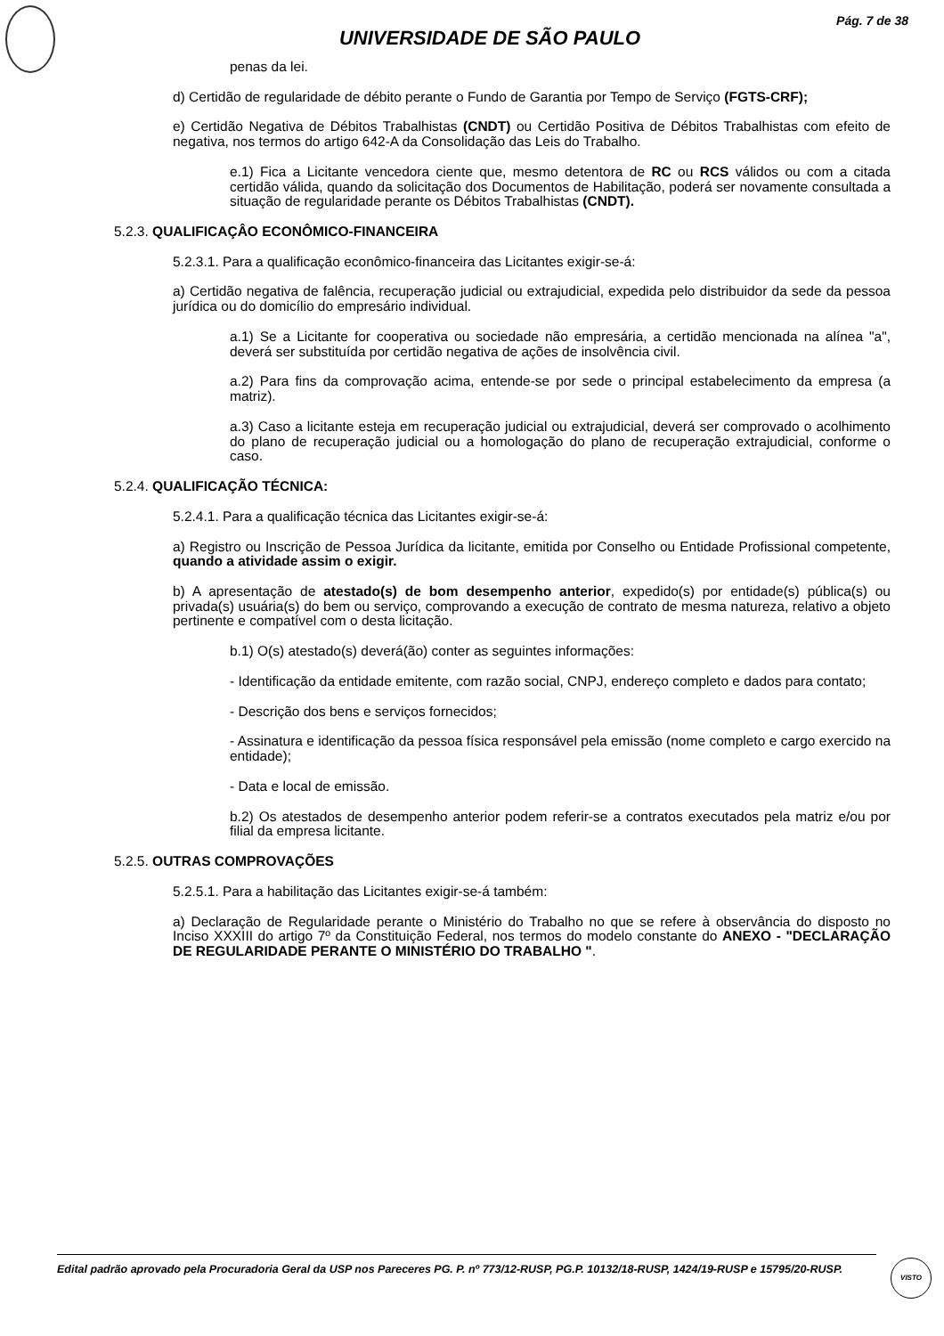Pág. 7 de 38
UNIVERSIDADE DE SÃO PAULO
penas da lei.
d) Certidão de regularidade de débito perante o Fundo de Garantia por Tempo de Serviço (FGTS-CRF);
e) Certidão Negativa de Débitos Trabalhistas (CNDT) ou Certidão Positiva de Débitos Trabalhistas com efeito de negativa, nos termos do artigo 642-A da Consolidação das Leis do Trabalho.
e.1) Fica a Licitante vencedora ciente que, mesmo detentora de RC ou RCS válidos ou com a citada certidão válida, quando da solicitação dos Documentos de Habilitação, poderá ser novamente consultada a situação de regularidade perante os Débitos Trabalhistas (CNDT).
5.2.3. QUALIFICAÇÂO ECONÔMICO-FINANCEIRA
5.2.3.1. Para a qualificação econômico-financeira das Licitantes exigir-se-á:
a) Certidão negativa de falência, recuperação judicial ou extrajudicial, expedida pelo distribuidor da sede da pessoa jurídica ou do domicílio do empresário individual.
a.1) Se a Licitante for cooperativa ou sociedade não empresária, a certidão mencionada na alínea "a", deverá ser substituída por certidão negativa de ações de insolvência civil.
a.2) Para fins da comprovação acima, entende-se por sede o principal estabelecimento da empresa (a matriz).
a.3) Caso a licitante esteja em recuperação judicial ou extrajudicial, deverá ser comprovado o acolhimento do plano de recuperação judicial ou a homologação do plano de recuperação extrajudicial, conforme o caso.
5.2.4. QUALIFICAÇÃO TÉCNICA:
5.2.4.1. Para a qualificação técnica das Licitantes exigir-se-á:
a) Registro ou Inscrição de Pessoa Jurídica da licitante, emitida por Conselho ou Entidade Profissional competente, quando a atividade assim o exigir.
b) A apresentação de atestado(s) de bom desempenho anterior, expedido(s) por entidade(s) pública(s) ou privada(s) usuária(s) do bem ou serviço, comprovando a execução de contrato de mesma natureza, relativo a objeto pertinente e compatível com o desta licitação.
b.1) O(s) atestado(s) deverá(ão) conter as seguintes informações:
- Identificação da entidade emitente, com razão social, CNPJ, endereço completo e dados para contato;
- Descrição dos bens e serviços fornecidos;
- Assinatura e identificação da pessoa física responsável pela emissão (nome completo e cargo exercido na entidade);
- Data e local de emissão.
b.2) Os atestados de desempenho anterior podem referir-se a contratos executados pela matriz e/ou por filial da empresa licitante.
5.2.5. OUTRAS COMPROVAÇÕES
5.2.5.1. Para a habilitação das Licitantes exigir-se-á também:
a) Declaração de Regularidade perante o Ministério do Trabalho no que se refere à observância do disposto no Inciso XXXIII do artigo 7º da Constituição Federal, nos termos do modelo constante do ANEXO - "DECLARAÇÃO DE REGULARIDADE PERANTE O MINISTÉRIO DO TRABALHO ".
Edital padrão aprovado pela Procuradoria Geral da USP nos Pareceres PG. P. nº 773/12-RUSP, PG.P. 10132/18-RUSP, 1424/19-RUSP e 15795/20-RUSP.
VISTO